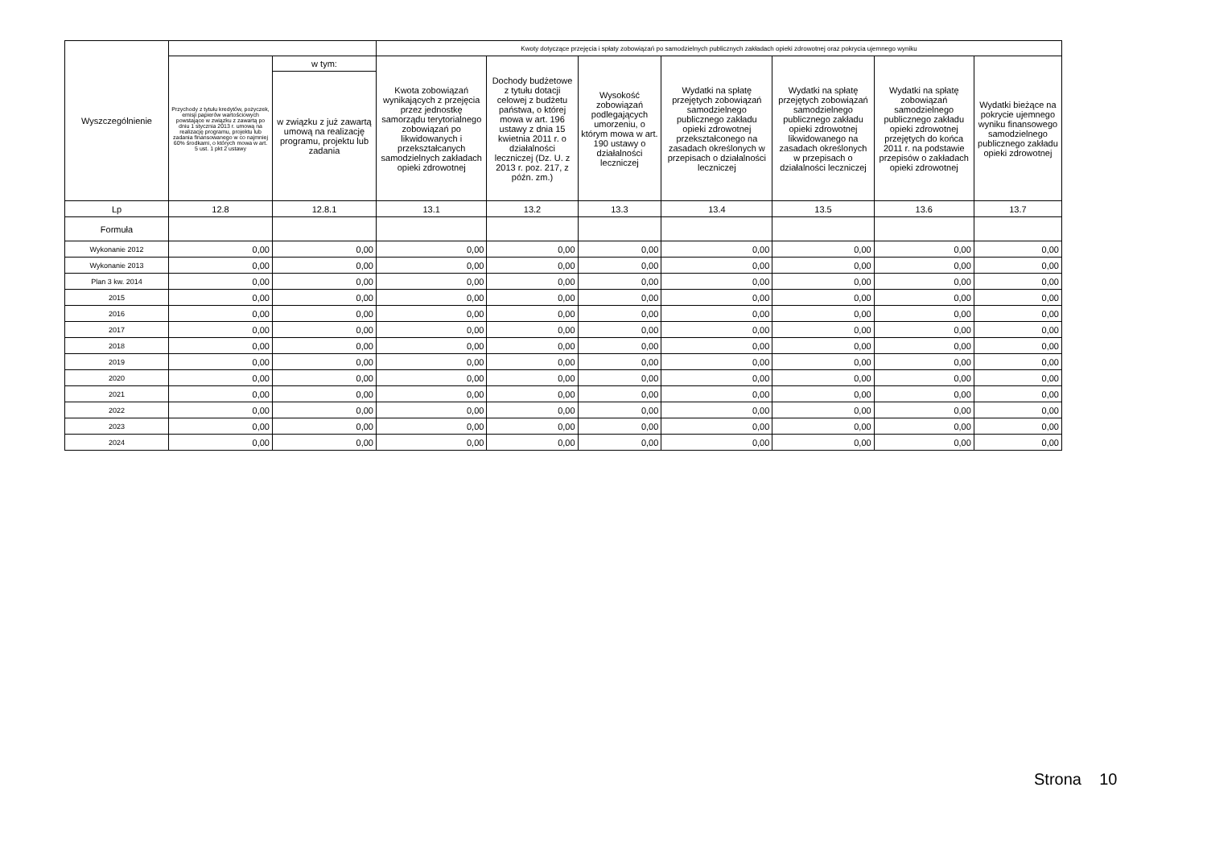| Wyszczególnienie | | | Kwoty dotyczące przejęcia i spłaty zobowiązań po samodzielnych publicznych zakładach opieki zdrowotnej oraz pokrycia ujemnego wyniku | | | | | | |
| --- | --- | --- | --- | --- | --- | --- | --- | --- | --- |
| | Przychody z tytułu kredytów, pożyczek, emisji papierów wartościowych powstające w związku z zawartą po dniu 1 stycznia 2013 r. umową na realizację programu, projektu lub zadania finansowanego w co najmniej 60% środkami, o których mowa w art. 5 ust. 1 pkt 2 ustawy | w tym: | Kwota zobowiązań wynikających z przejęcia przez jednostkę samorządu terytorialnego zobowiązań po likwidowanych i przekształcanych samodzielnych zakładach opieki zdrowotnej | Dochody budżetowe z tytułu dotacji celowej z budżetu państwa, o której mowa w art. 196 ustawy z dnia 15 kwietnia 2011 r. o działalności leczniczej (Dz. U. z 2013 r. poz. 217, z późn. zm.) | Wysokość zobowiązań podlegających umorzeniu, o którym mowa w art. 190 ustawy o działalności leczniczej | Wydatki na spłatę przejętych zobowiązań samodzielnego publicznego zakładu opieki zdrowotnej przekształconego na zasadach określonych w przepisach o działalności leczniczej | Wydatki na spłatę przejętych zobowiązań samodzielnego publicznego zakładu opieki zdrowotnej likwidowanego na zasadach określonych w przepisach o działalności leczniczej | Wydatki na spłatę zobowiązań samodzielnego publicznego zakładu opieki zdrowotnej przejętych do końca 2011 r. na podstawie przepisów o zakładach opieki zdrowotnej | Wydatki bieżące na pokrycie ujemnego wyniku finansowego samodzielnego publicznego zakładu opieki zdrowotnej |
| | | w związku z już zawartą umową na realizację programu, projektu lub zadania | | | | | | | |
| Lp | 12.8 | 12.8.1 | 13.1 | 13.2 | 13.3 | 13.4 | 13.5 | 13.6 | 13.7 |
| Formuła | | | | | | | | | |
| Wykonanie 2012 | 0,00 | 0,00 | 0,00 | 0,00 | 0,00 | 0,00 | 0,00 | 0,00 | 0,00 |
| Wykonanie 2013 | 0,00 | 0,00 | 0,00 | 0,00 | 0,00 | 0,00 | 0,00 | 0,00 | 0,00 |
| Plan 3 kw. 2014 | 0,00 | 0,00 | 0,00 | 0,00 | 0,00 | 0,00 | 0,00 | 0,00 | 0,00 |
| 2015 | 0,00 | 0,00 | 0,00 | 0,00 | 0,00 | 0,00 | 0,00 | 0,00 | 0,00 |
| 2016 | 0,00 | 0,00 | 0,00 | 0,00 | 0,00 | 0,00 | 0,00 | 0,00 | 0,00 |
| 2017 | 0,00 | 0,00 | 0,00 | 0,00 | 0,00 | 0,00 | 0,00 | 0,00 | 0,00 |
| 2018 | 0,00 | 0,00 | 0,00 | 0,00 | 0,00 | 0,00 | 0,00 | 0,00 | 0,00 |
| 2019 | 0,00 | 0,00 | 0,00 | 0,00 | 0,00 | 0,00 | 0,00 | 0,00 | 0,00 |
| 2020 | 0,00 | 0,00 | 0,00 | 0,00 | 0,00 | 0,00 | 0,00 | 0,00 | 0,00 |
| 2021 | 0,00 | 0,00 | 0,00 | 0,00 | 0,00 | 0,00 | 0,00 | 0,00 | 0,00 |
| 2022 | 0,00 | 0,00 | 0,00 | 0,00 | 0,00 | 0,00 | 0,00 | 0,00 | 0,00 |
| 2023 | 0,00 | 0,00 | 0,00 | 0,00 | 0,00 | 0,00 | 0,00 | 0,00 | 0,00 |
| 2024 | 0,00 | 0,00 | 0,00 | 0,00 | 0,00 | 0,00 | 0,00 | 0,00 | 0,00 |
Strona 10